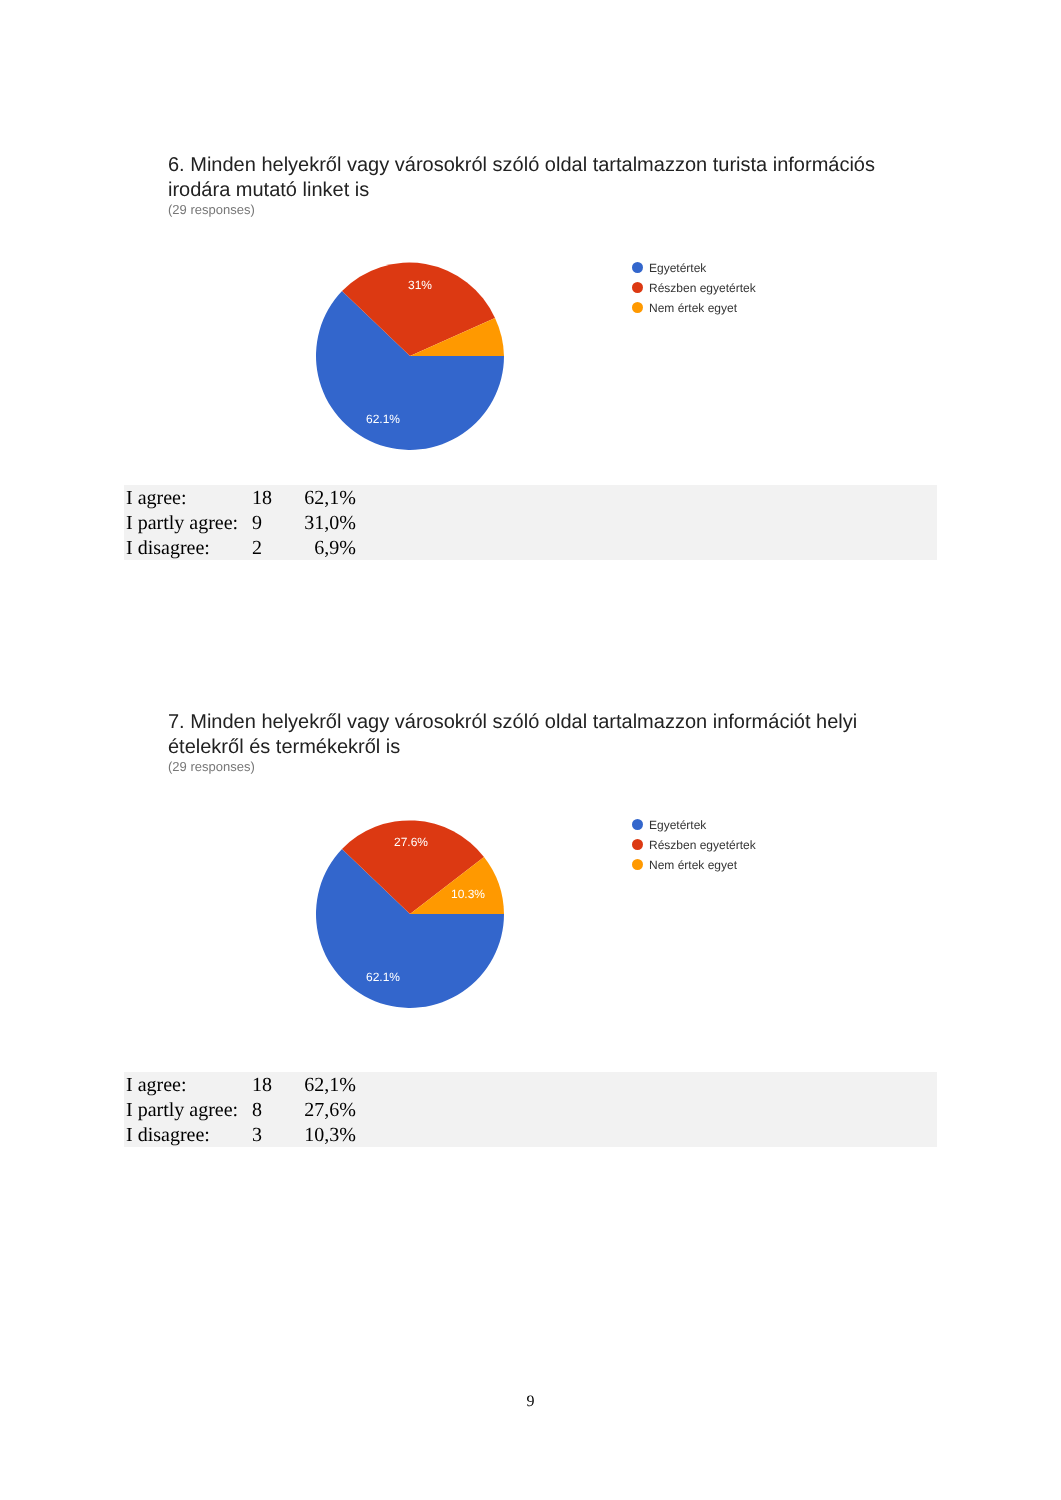6. Minden helyekről vagy városokról szóló oldal tartalmazzon turista információs irodára mutató linket is
(29 responses)
62.1%
31%
Egyetértek
Részben egyetértek
Nem értek egyet
| I agree: | 18 | 62,1% | |
| I partly agree: | 9 | 31,0% | |
| I disagree: | 2 | 6,9% | |
7. Minden helyekről vagy városokról szóló oldal tartalmazzon információt helyi ételekről és termékekről is
(29 responses)
62.1%
27.6%
10.3%
Egyetértek
Részben egyetértek
Nem értek egyet
| I agree: | 18 | 62,1% | |
| I partly agree: | 8 | 27,6% | |
| I disagree: | 3 | 10,3% | |
9